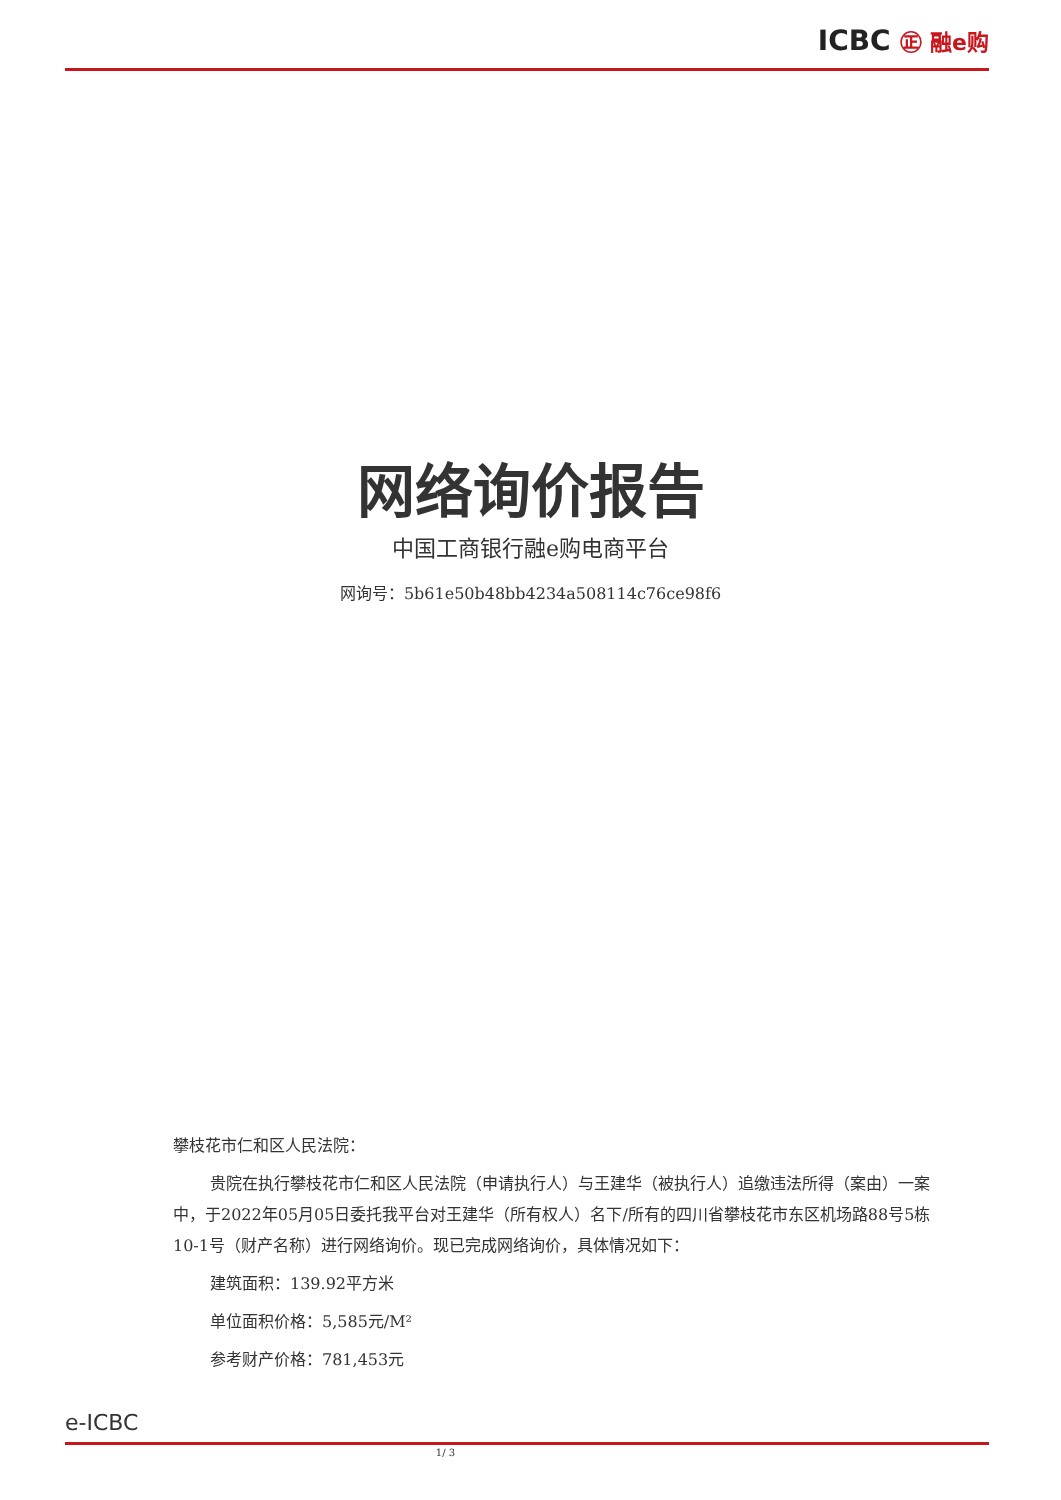ICBC ㊣ 融e购
网络询价报告
中国工商银行融e购电商平台
网询号：5b61e50b48bb4234a508114c76ce98f6
攀枝花市仁和区人民法院：
贵院在执行攀枝花市仁和区人民法院（申请执行人）与王建华（被执行人）追缴违法所得（案由）一案中，于2022年05月05日委托我平台对王建华（所有权人）名下/所有的四川省攀枝花市东区机场路88号5栋10-1号（财产名称）进行网络询价。现已完成网络询价，具体情况如下：
建筑面积：139.92平方米
单位面积价格：5,585元/M²
参考财产价格：781,453元
e-ICBC
1/ 3